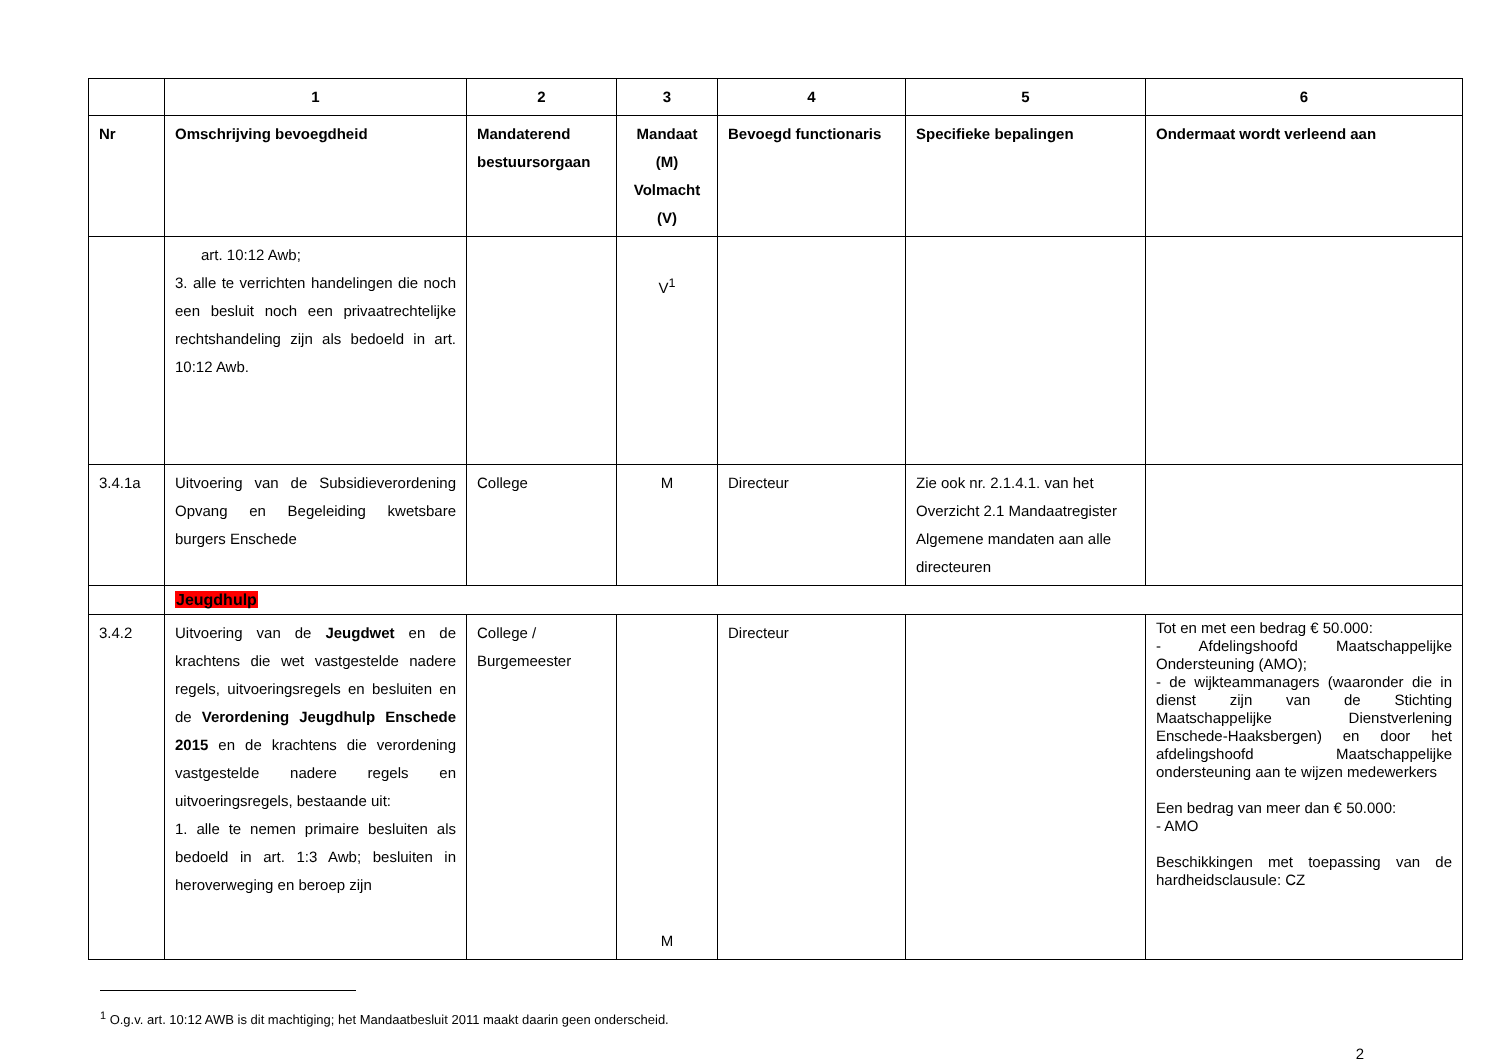| | 1 | 2 | 3 | 4 | 5 | 6 |
| --- | --- | --- | --- | --- | --- | --- |
| Nr | Omschrijving bevoegdheid | Mandaterend bestuursorgaan | Mandaat (M) Volmacht (V) | Bevoegd functionaris | Specifieke bepalingen | Ondermaat wordt verleend aan |
| | art. 10:12 Awb; 3. alle te verrichten handelingen die noch een besluit noch een privaatrechtelijke rechtshandeling zijn als bedoeld in art. 10:12 Awb. | | V<sup>1</sup> | | | |
| 3.4.1a | Uitvoering van de Subsidieverordening Opvang en Begeleiding kwetsbare burgers Enschede | College | M | Directeur | Zie ook nr. 2.1.4.1. van het Overzicht 2.1 Mandaatregister Algemene mandaten aan alle directeuren | |
| | Jeugdhulp | | | | | |
| 3.4.2 | Uitvoering van de Jeugdwet en de krachtens die wet vastgestelde nadere regels, uitvoeringsregels en besluiten en de Verordening Jeugdhulp Enschede 2015 en de krachtens die verordening vastgestelde nadere regels en uitvoeringsregels, bestaande uit: 1. alle te nemen primaire besluiten als bedoeld in art. 1:3 Awb; besluiten in heroverweging en beroep zijn | College / Burgemeester | M | Directeur | | Tot en met een bedrag € 50.000: - Afdelingshoofd Maatschappelijke Ondersteuning (AMO); - de wijkteammanagers (waaronder die in dienst zijn van de Stichting Maatschappelijke Dienstverlening Enschede-Haaksbergen) en door het afdelingshoofd Maatschappelijke ondersteuning aan te wijzen medewerkers Een bedrag van meer dan € 50.000: - AMO Beschikkingen met toepassing van de hardheidsclausule: CZ |
<sup>1</sup> O.g.v. art. 10:12 AWB is dit machtiging; het Mandaatbesluit 2011 maakt daarin geen onderscheid.
2